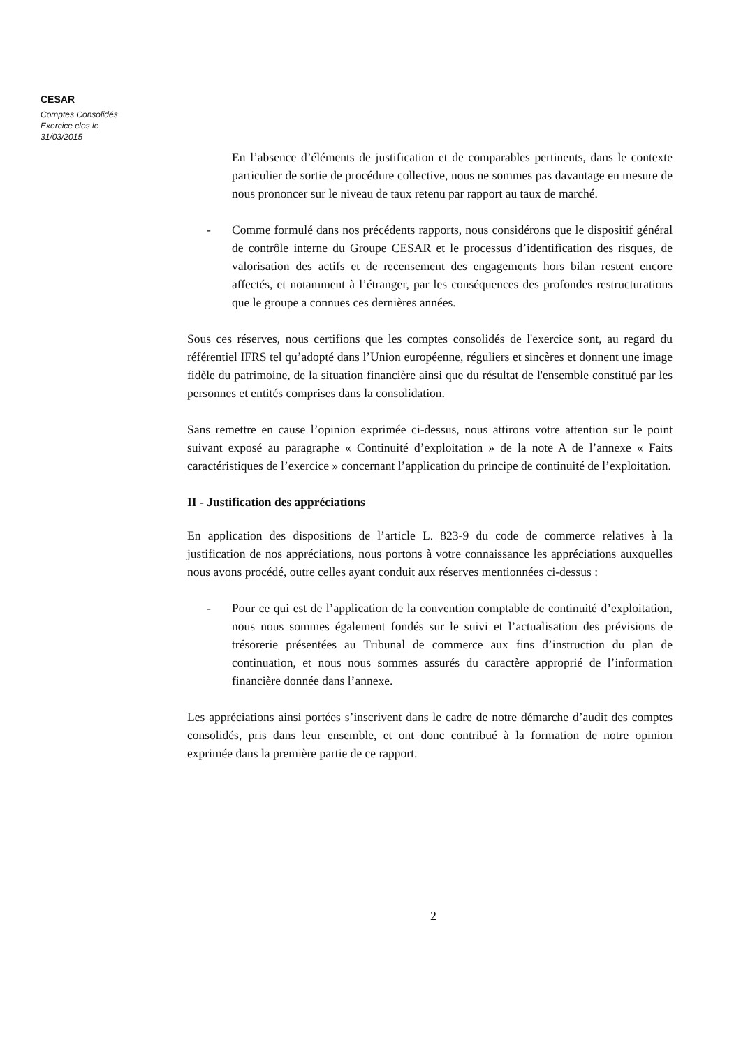CESAR
Comptes Consolidés
Exercice clos le
31/03/2015
En l’absence d’éléments de justification et de comparables pertinents, dans le contexte particulier de sortie de procédure collective, nous ne sommes pas davantage en mesure de nous prononcer sur le niveau de taux retenu par rapport au taux de marché.
- Comme formulé dans nos précédents rapports, nous considérons que le dispositif général de contrôle interne du Groupe CESAR et le processus d’identification des risques, de valorisation des actifs et de recensement des engagements hors bilan restent encore affectés, et notamment à l’étranger, par les conséquences des profondes restructurations que le groupe a connues ces dernières années.
Sous ces réserves, nous certifions que les comptes consolidés de l'exercice sont, au regard du référentiel IFRS tel qu’adopté dans l’Union européenne, réguliers et sincères et donnent une image fidèle du patrimoine, de la situation financière ainsi que du résultat de l'ensemble constitué par les personnes et entités comprises dans la consolidation.
Sans remettre en cause l’opinion exprimée ci-dessus, nous attirons votre attention sur le point suivant exposé au paragraphe « Continuité d’exploitation » de la note A de l’annexe « Faits caractéristiques de l’exercice » concernant l’application du principe de continuité de l’exploitation.
II - Justification des appréciations
En application des dispositions de l’article L. 823-9 du code de commerce relatives à la justification de nos appréciations, nous portons à votre connaissance les appréciations auxquelles nous avons procédé, outre celles ayant conduit aux réserves mentionnées ci-dessus :
- Pour ce qui est de l’application de la convention comptable de continuité d’exploitation, nous nous sommes également fondés sur le suivi et l’actualisation des prévisions de trésorerie présentées au Tribunal de commerce aux fins d’instruction du plan de continuation, et nous nous sommes assurés du caractère approprié de l’information financière donnée dans l’annexe.
Les appréciations ainsi portées s’inscrivent dans le cadre de notre démarche d’audit des comptes consolidés, pris dans leur ensemble, et ont donc contribué à la formation de notre opinion exprimée dans la première partie de ce rapport.
2